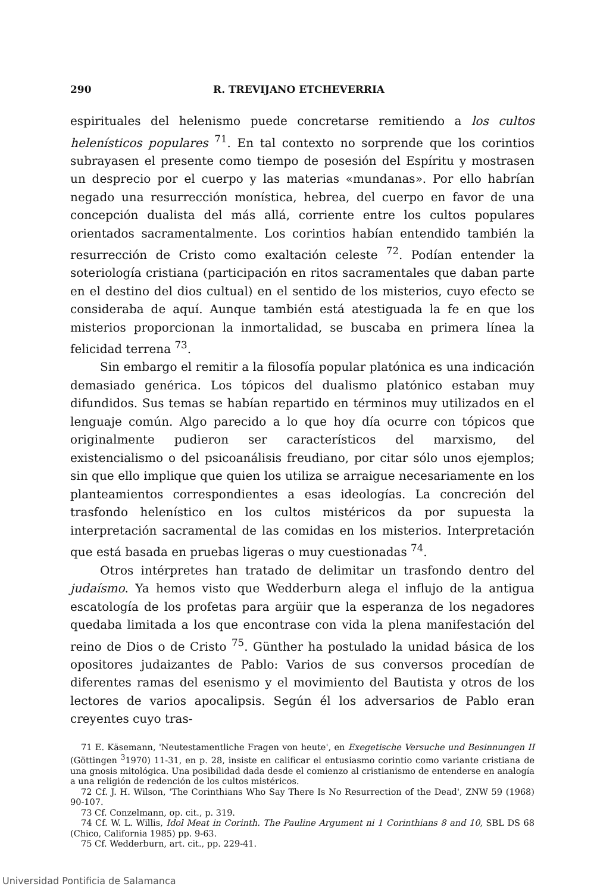290 R. TREVIJANO ETCHEVERRIA
espirituales del helenismo puede concretarse remitiendo a los cultos helenísticos populares <sup>71</sup>. En tal contexto no sorprende que los corintios subrayasen el presente como tiempo de posesión del Espíritu y mostrasen un desprecio por el cuerpo y las materias «mundanas». Por ello habrían negado una resurrección monística, hebrea, del cuerpo en favor de una concepción dualista del más allá, corriente entre los cultos populares orientados sacramentalmente. Los corintios habían entendido también la resurrección de Cristo como exaltación celeste <sup>72</sup>. Podían entender la soteriología cristiana (participación en ritos sacramentales que daban parte en el destino del dios cultual) en el sentido de los misterios, cuyo efecto se consideraba de aquí. Aunque también está atestiguada la fe en que los misterios proporcionan la inmortalidad, se buscaba en primera línea la felicidad terrena <sup>73</sup>.
Sin embargo el remitir a la filosofía popular platónica es una indicación demasiado genérica. Los tópicos del dualismo platónico estaban muy difundidos. Sus temas se habían repartido en términos muy utilizados en el lenguaje común. Algo parecido a lo que hoy día ocurre con tópicos que originalmente pudieron ser característicos del marxismo, del existencialismo o del psicoanálisis freudiano, por citar sólo unos ejemplos; sin que ello implique que quien los utiliza se arraigue necesariamente en los planteamientos correspondientes a esas ideologías. La concreción del trasfondo helenístico en los cultos mistéricos da por supuesta la interpretación sacramental de las comidas en los misterios. Interpretación que está basada en pruebas ligeras o muy cuestionadas <sup>74</sup>.
Otros intérpretes han tratado de delimitar un trasfondo dentro del judaísmo. Ya hemos visto que Wedderburn alega el influjo de la antigua escatología de los profetas para argüir que la esperanza de los negadores quedaba limitada a los que encontrase con vida la plena manifestación del reino de Dios o de Cristo <sup>75</sup>. Günther ha postulado la unidad básica de los opositores judaizantes de Pablo: Varios de sus conversos procedían de diferentes ramas del esenismo y el movimiento del Bautista y otros de los lectores de varios apocalipsis. Según él los adversarios de Pablo eran creyentes cuyo tras-
71 E. Käsemann, 'Neutestamentliche Fragen von heute', en Exegetische Versuche und Besinnungen II (Göttingen <sup>3</sup>1970) 11-31, en p. 28, insiste en calificar el entusiasmo corintio como variante cristiana de una gnosis mitológica. Una posibilidad dada desde el comienzo al cristianismo de entenderse en analogía a una religión de redención de los cultos mistéricos.
72 Cf. J. H. Wilson, 'The Corinthians Who Say There Is No Resurrection of the Dead', ZNW 59 (1968) 90-107.
73 Cf. Conzelmann, op. cit., p. 319.
74 Cf. W. L. Willis, Idol Meat in Corinth. The Pauline Argument ni 1 Corinthians 8 and 10, SBL DS 68 (Chico, California 1985) pp. 9-63.
75 Cf. Wedderburn, art. cit., pp. 229-41.
Universidad Pontificia de Salamanca